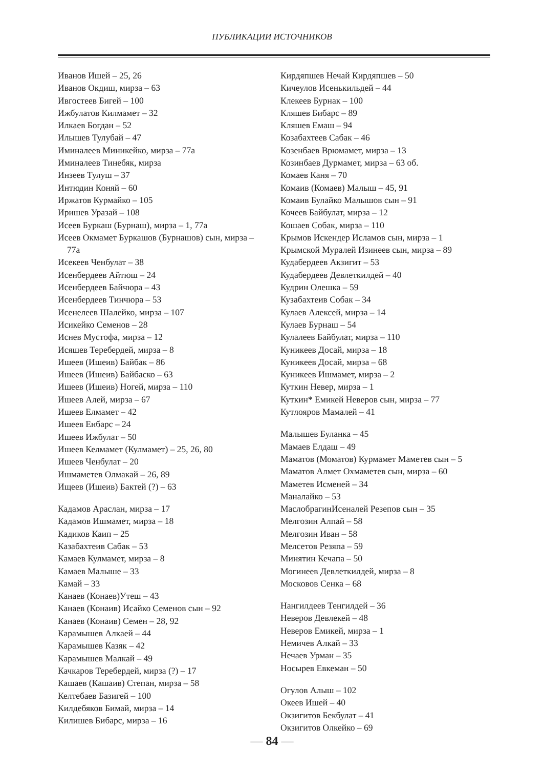ПУБЛИКАЦИИ ИСТОЧНИКОВ
Иванов Ишей – 25, 26
Иванов Окдиш, мирза – 63
Ивгостеев Бигей – 100
Ижбулатов Килмамет – 32
Илкаев Богдан – 52
Илышев Тулубай – 47
Иминалеев Миникейко, мирза – 77а
Иминалеев Тинебяк, мирза
Инзеев Тулуш – 37
Интюдин Коняй – 60
Иржатов Курмайко – 105
Иришев Уразай – 108
Исеев Буркаш (Бурнаш), мирза – 1, 77а
Исеев Окмамет Буркашов (Бурнашов) сын, мирза – 77а
Исекеев Ченбулат – 38
Исенбердеев Айтюш – 24
Исенбердеев Байчюра – 43
Исенбердеев Тинчюра – 53
Исенелеев Шалейко, мирза – 107
Исикейко Семенов – 28
Иснев Мустофа, мирза – 12
Исяшев Теребердей, мирза – 8
Ишеев (Ишеив) Байбак – 86
Ишеев (Ишеив) Байбаско – 63
Ишеев (Ишеив) Ногей, мирза – 110
Ишеев Алей, мирза – 67
Ишеев Елмамет – 42
Ишеев Енбарс – 24
Ишеев Ижбулат – 50
Ишеев Келмамет (Кулмамет) – 25, 26, 80
Ишеев Ченбулат – 20
Ишмаметев Олмакай – 26, 89
Ищеев (Ишеив) Бактей (?) – 63
Кадамов Араслан, мирза – 17
Кадамов Ишмамет, мирза – 18
Кадиков Каип – 25
Казабахтеив Сабак – 53
Камаев Кулмамет, мирза – 8
Камаев Малыше – 33
Камай – 33
Канаев (Конаев)Утеш – 43
Канаев (Конаив) Исайко Семенов сын – 92
Канаев (Конаив) Семен – 28, 92
Карамышев Алкаей – 44
Карамышев Казяк – 42
Карамышев Малкай – 49
Качкаров Теребердей, мирза (?) – 17
Кашаев (Кашаив) Степан, мирза – 58
Келтебаев Базигей – 100
Килдебяков Бимай, мирза – 14
Килишев Бибарс, мирза – 16
Кирдяпшев Нечай Кирдяпшев – 50
Кичеулов Исенькильдей – 44
Клекеев Бурнак – 100
Кляшев Бибарс – 89
Кляшев Емаш – 94
Козабахтеев Сабак – 46
Козенбаев Врюмамет, мирза – 13
Козинбаев Дурмамет, мирза – 63 об.
Комаев Каня – 70
Комаив (Комаев) Малыш – 45, 91
Комаив Булайко Малышов сын – 91
Кочеев Байбулат, мирза – 12
Кошаев Собак, мирза – 110
Крымов Искендер Исламов сын, мирза – 1
Крымской Муралей Изинеев сын, мирза – 89
Кудабердеев Акзигит – 53
Кудабердеев Девлеткилдей – 40
Кудрин Олешка – 59
Кузабахтеив Собак – 34
Кулаев Алексей, мирза – 14
Кулаев Бурнаш – 54
Кулалеев Байбулат, мирза – 110
Куникеев Досай, мирза – 18
Куникеев Досай, мирза – 68
Куникеев Ишмамет, мирза – 2
Куткин Невер, мирза – 1
Куткин* Емикей Неверов сын, мирза – 77
Кутлояров Мамалей – 41
Малышев Буланка – 45
Мамаев Елдаш – 49
Маматов (Моматов) Курмамет Маметев сын – 5
Маматов Алмет Охмаметев сын, мирза – 60
Маметев Исменей – 34
Маналайко – 53
МаслобрагинИсеналей Резепов сын – 35
Мелгозин Алпай – 58
Мелгозин Иван – 58
Мелсетов Резяпа – 59
Минятин Кечапа – 50
Могинеев Девлеткилдей, мирза – 8
Московов Сенка – 68
Нангилдеев Тенгилдей – 36
Неверов Девлекей – 48
Неверов Емикей, мирза – 1
Немичев Алкай – 33
Нечаев Урман – 35
Носырев Евкеман – 50
Огулов Алыш – 102
Океев Ишей – 40
Окзигитов Бекбулат – 41
Окзигитов Олкейко – 69
— 84 —